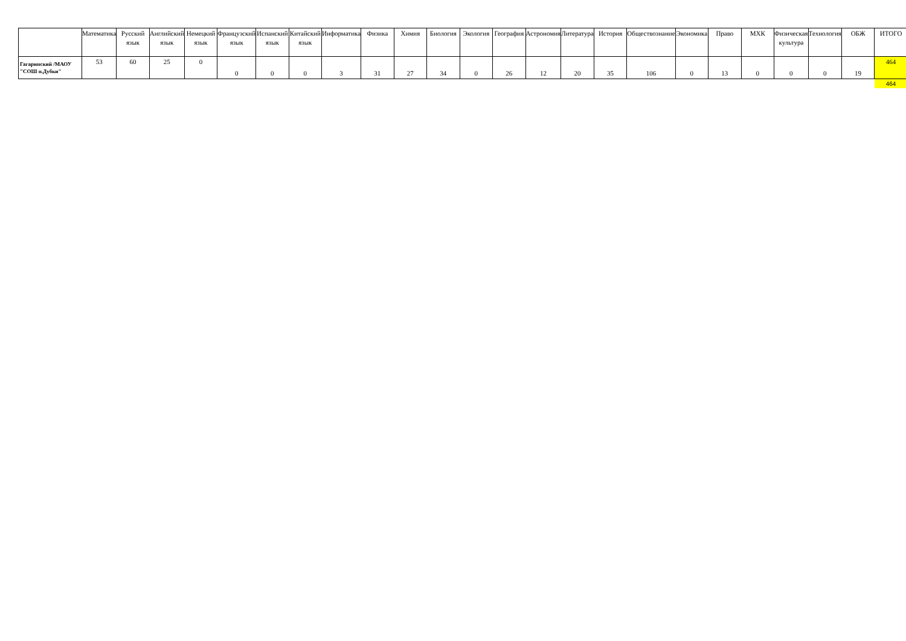| | Математика | Русский язык | Английский язык | Немецкий язык | Французский язык | Испанский язык | Китайский язык | Информатика | Физика | Химия | Биология | Экология | География | Астрономия | Литература | История | Обществознание | Экономика | Право | МХК | Физическая культура | Технология | ОБЖ | ИТОГО |
| --- | --- | --- | --- | --- | --- | --- | --- | --- | --- | --- | --- | --- | --- | --- | --- | --- | --- | --- | --- | --- | --- | --- | --- | --- |
| Гагаринский /МАОУ "СОШ п.Дубки" | 53 | 60 | 25 | 0 | 0 | 0 | 0 | 3 | 31 | 27 | 34 | 0 | 26 | 12 | 20 | 35 | 106 | 0 | 13 | 0 | 0 | 0 | 19 | 464 |
| | | | | | | | | | | | | | | | | | | | | | | | | 464 |